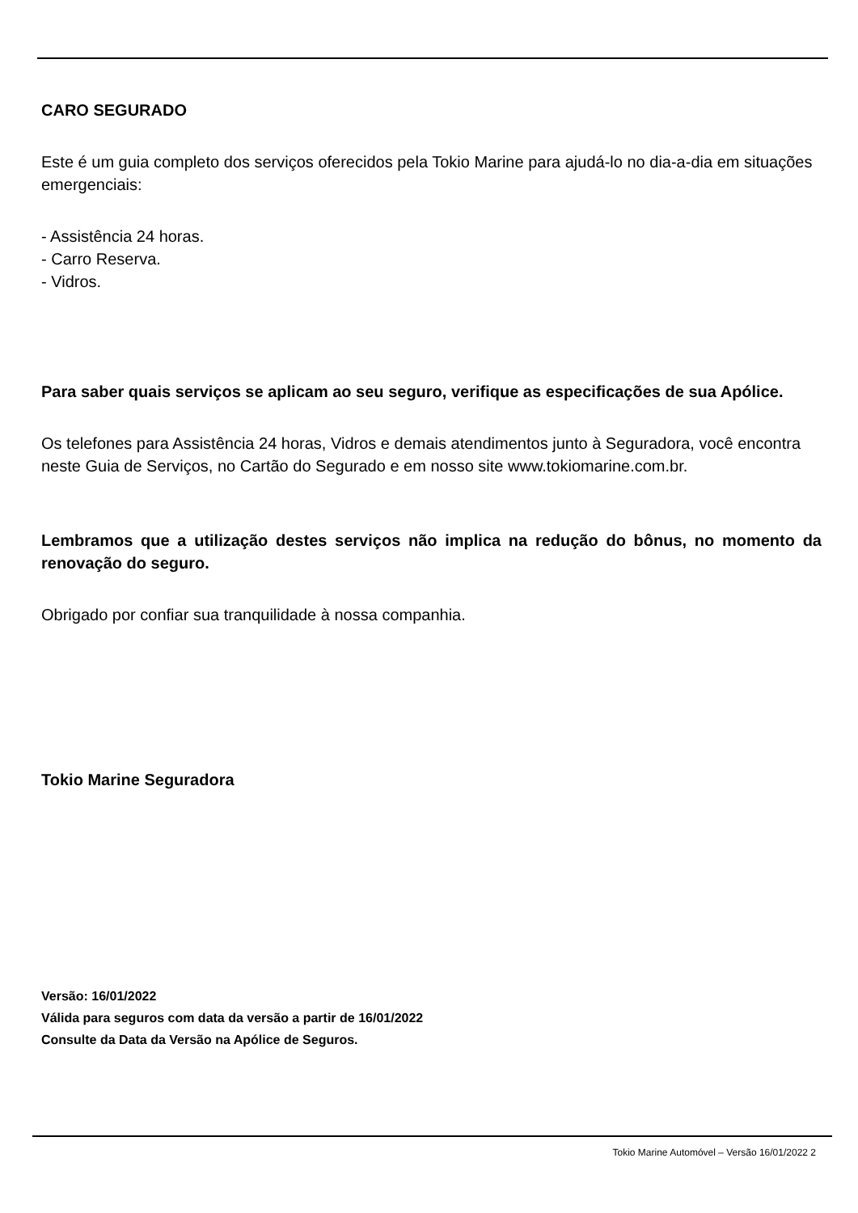CARO SEGURADO
Este é um guia completo dos serviços oferecidos pela Tokio Marine para ajudá-lo no dia-a-dia em situações emergenciais:
- Assistência 24 horas.
- Carro Reserva.
- Vidros.
Para saber quais serviços se aplicam ao seu seguro, verifique as especificações de sua Apólice.
Os telefones para Assistência 24 horas, Vidros e demais atendimentos junto à Seguradora, você encontra neste Guia de Serviços, no Cartão do Segurado e em nosso site www.tokiomarine.com.br.
Lembramos que a utilização destes serviços não implica na redução do bônus, no momento da renovação do seguro.
Obrigado por confiar sua tranquilidade à nossa companhia.
Tokio Marine Seguradora
Versão: 16/01/2022
Válida para seguros com data da versão a partir de 16/01/2022
Consulte da Data da Versão na Apólice de Seguros.
Tokio Marine Automóvel – Versão 16/01/2022 2